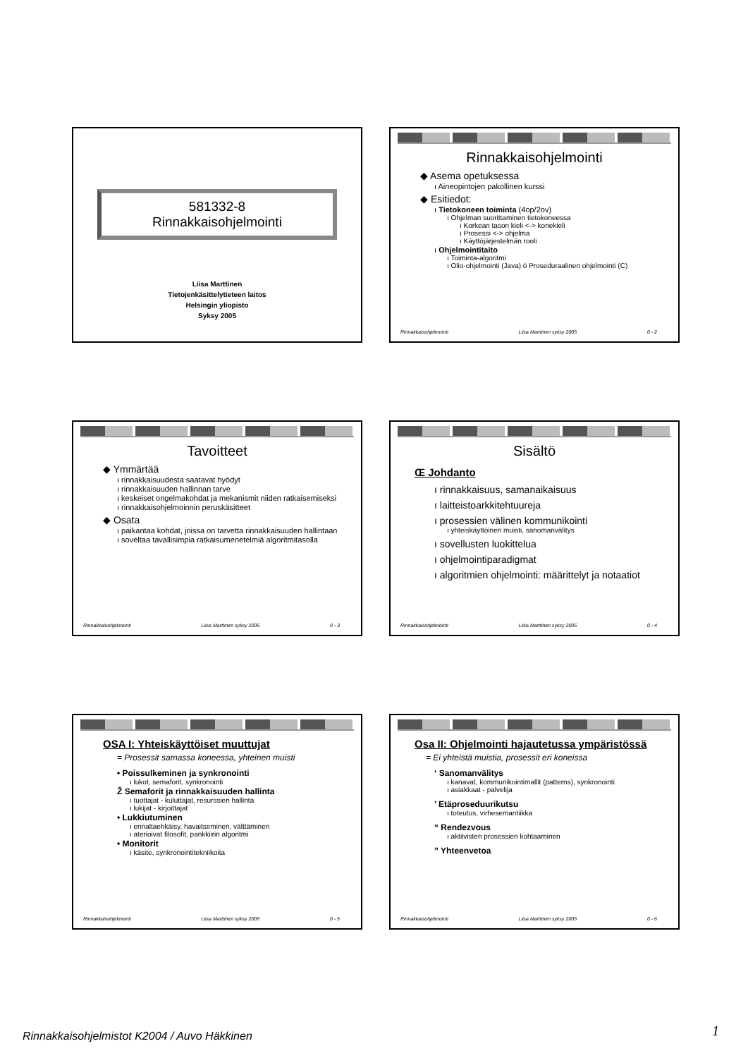581332-8
Rinnakkaisohjelmointi
Liisa Marttinen
Tietojenkäsittelytieteen laitos
Helsingin yliopisto
Syksy 2005
Rinnakkaisohjelmointi
◆ Asema opetuksessa
ı Aineopintojen pakollinen kurssi
◆ Esitiedot:
ı Tietokoneen toiminta (4op/2ov)
ı Ohjelman suorittaminen tietokoneessa
ı Korkean tason kieli <-> konekieli
ı Prosessi <-> ohjelma
ı Käyttöjärjestelmän rooli
ı Ohjelmointitaito
ı Toiminta-algoritmi
ı Olio-ohjelmointi (Java) ó Proseduraalinen ohjelmointi (C)
Rinnakkaisohjelmointi Liisa Marttinen syksy 2005 0 - 2
Tavoitteet
◆ Ymmärtää
ı rinnakkaisuudesta saatavat hyödyt
ı rinnakkaisuuden hallinnan tarve
ı keskeiset ongelmakohdat ja mekanismit niiden ratkaisemiseksi
ı rinnakkaisohjelmoinnin peruskäsitteet
◆ Osata
ı paikantaa kohdat, joissa on tarvetta rinnakkaisuuden hallintaan
ı soveltaa tavallisimpia ratkaisumenetelmiä algoritmitasolla
Rinnakkaisohjelmointi Liisa Marttinen syksy 2005 0 - 3
Sisältö
Œ Johdanto
ı rinnakkaisuus, samanaikaisuus
ı laitteistoarkkitehtuureja
ı prosessien välinen kommunikointi
ı yhteiskäyttöinen muisti, sanomanvälitys
ı sovellusten luokittelua
ı ohjelmointiparadigmat
ı algoritmien ohjelmointi: määrittelyt ja notaatiot
Rinnakkaisohjelmointi Liisa Marttinen syksy 2005 0 - 4
OSA I: Yhteiskäyttöiset muuttujat
= Prosessit samassa koneessa, yhteinen muisti
• Poissulkeminen ja synkronointi
ı lukot, semaforit, synkronointi
Ž Semaforit ja rinnakkaisuuden hallinta
ı tuottajat - kuluttajat, resurssien hallinta
ı lukijat - kirjoittajat
• Lukkiutuminen
ı ennaltaehkäisy, havaitseminen, välttäminen
ı aterioivat filosofit, pankkiirin algoritmi
• Monitorit
ı käsite, synkronointitekniikoita
Rinnakkaisohjelmointi Liisa Marttinen syksy 2005 0 - 5
Osa II: Ohjelmointi hajautetussa ympäristössä
= Ei yhteistä muistia, prosessit eri koneissa
‘ Sanomanvälitys
ı kanavat, kommunikointimallit (patterns), synkronointi
ı asiakkaat - palvelija
’ Etäproseduurikutsu
ı toteutus, virhesemantiikka
“ Rendezvous
ı aktiivisten prosessien kohtaaminen
” Yhteenvetoa
Rinnakkaisohjelmointi Liisa Marttinen syksy 2005 0 - 6
Rinnakkaisohjelmistot K2004 / Auvo Häkkinen
1